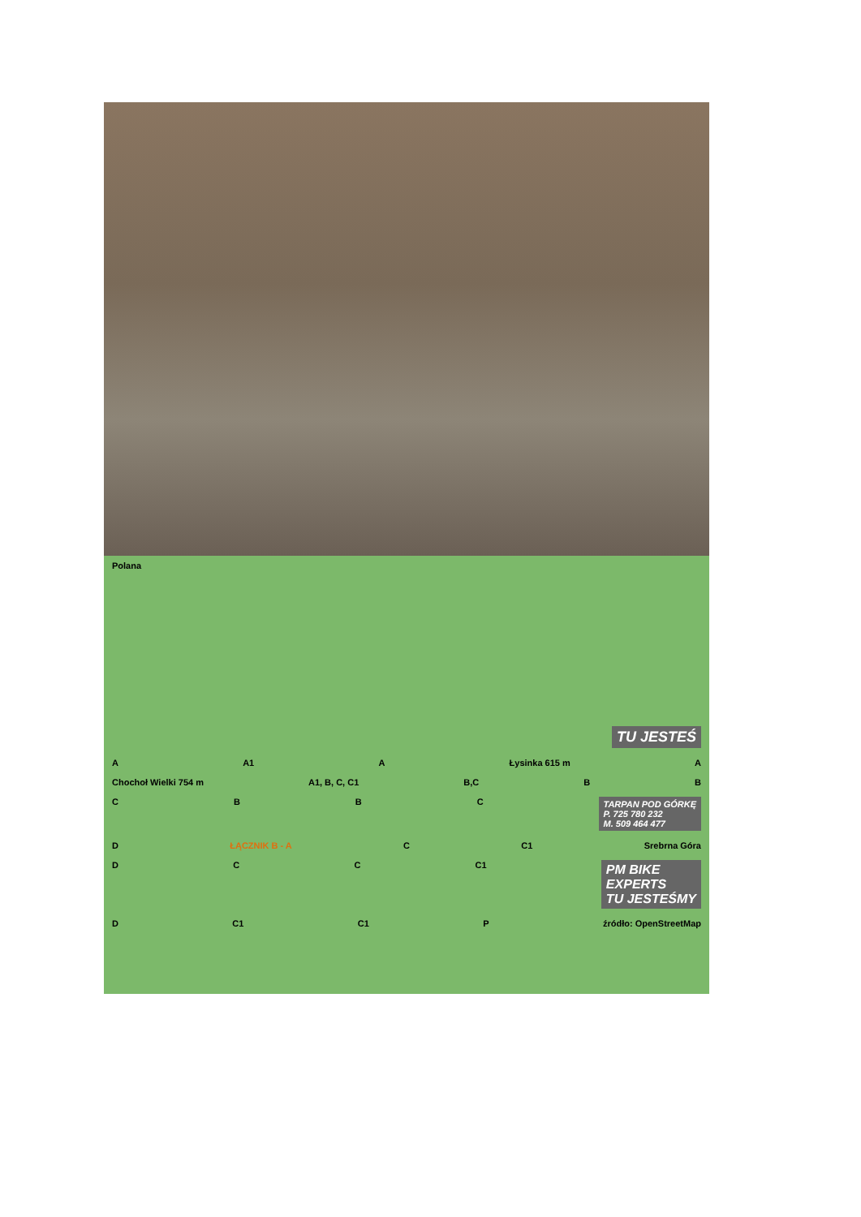Polana
TU JESTEŚ
A A1 A Łysinka 615 m A
Chochoł Wielki 754 m A1, B, C, C1 B,C BB
CBBC TARPAN POD GÓRKĘ
P. 725 780 232
M. 509 464 477
D ŁĄCZNIK B - A C C1 Srebrna Góra
DCC C1 PM BIKE
EXPERTS
TU JESTEŚMY
D C1 C1 P źródło: OpenStreetMap